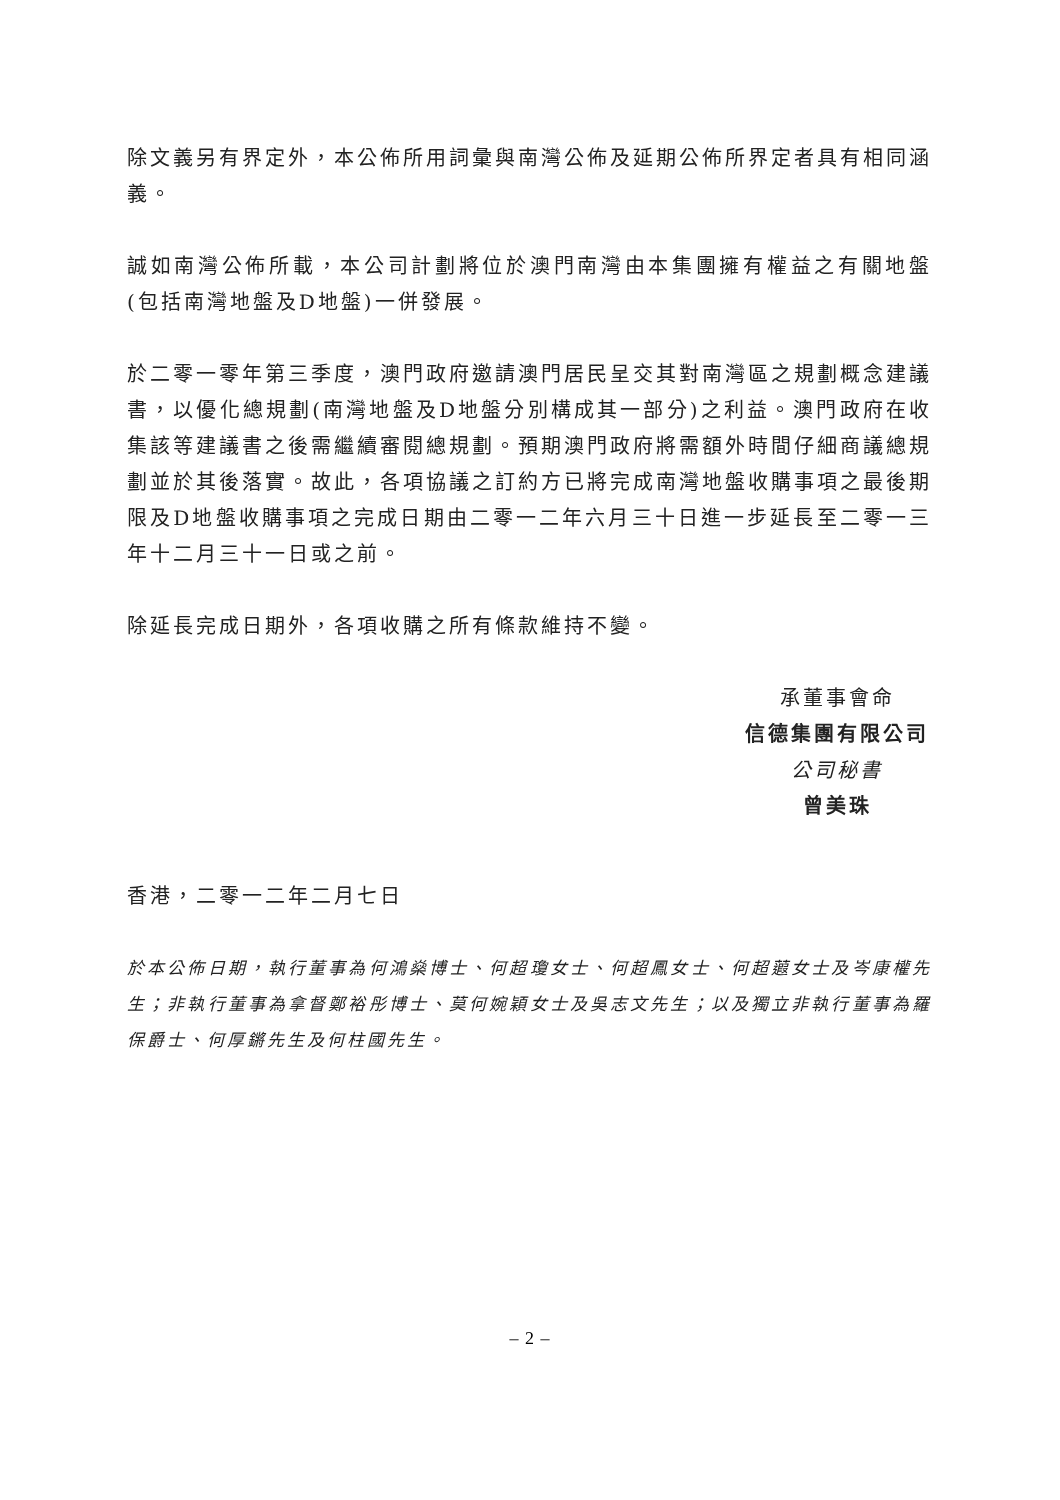除文義另有界定外，本公佈所用詞彙與南灣公佈及延期公佈所界定者具有相同涵義。
誠如南灣公佈所載，本公司計劃將位於澳門南灣由本集團擁有權益之有關地盤(包括南灣地盤及D地盤)一併發展。
於二零一零年第三季度，澳門政府邀請澳門居民呈交其對南灣區之規劃概念建議書，以優化總規劃(南灣地盤及D地盤分別構成其一部分)之利益。澳門政府在收集該等建議書之後需繼續審閱總規劃。預期澳門政府將需額外時間仔細商議總規劃並於其後落實。故此，各項協議之訂約方已將完成南灣地盤收購事項之最後期限及D地盤收購事項之完成日期由二零一二年六月三十日進一步延長至二零一三年十二月三十一日或之前。
除延長完成日期外，各項收購之所有條款維持不變。
承董事會命
信德集團有限公司
公司秘書
曾美珠
香港，二零一二年二月七日
於本公佈日期，執行董事為何鴻燊博士、何超瓊女士、何超鳳女士、何超蕸女士及岑康權先生；非執行董事為拿督鄭裕彤博士、莫何婉穎女士及吳志文先生；以及獨立非執行董事為羅保爵士、何厚鏘先生及何柱國先生。
– 2 –